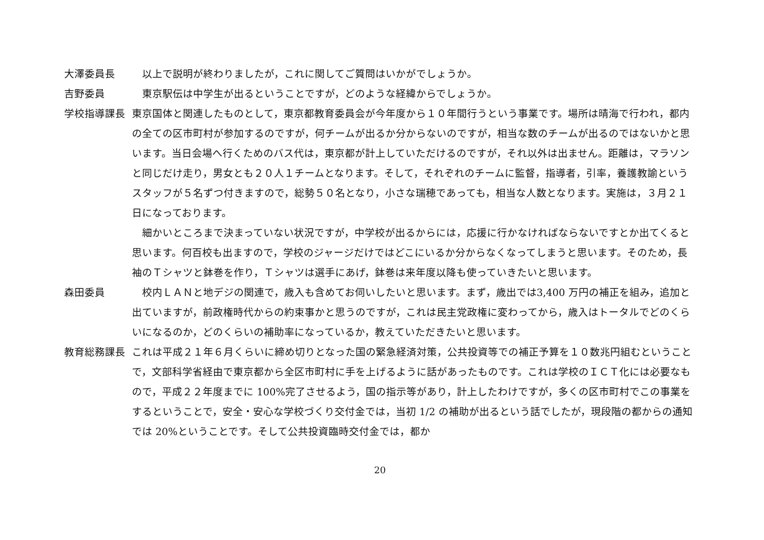大澤委員長 以上で説明が終わりましたが，これに関してご質問はいかがでしょうか。
吉野委員 東京駅伝は中学生が出るということですが，どのような経緯からでしょうか。
学校指導課長 東京国体と関連したものとして，東京都教育委員会が今年度から１０年間行うという事業です。場所は晴海で行われ，都内の全ての区市町村が参加するのですが，何チームが出るか分からないのですが，相当な数のチームが出るのではないかと思います。当日会場へ行くためのバス代は，東京都が計上していただけるのですが，それ以外は出ません。距離は，マラソンと同じだけ走り，男女とも２０人１チームとなります。そして，それぞれのチームに監督，指導者，引率，養護教諭というスタッフが５名ずつ付きますので，総勢５０名となり，小さな瑞穂であっても，相当な人数となります。実施は，３月２１日になっております。
細かいところまで決まっていない状況ですが，中学校が出るからには，応援に行かなければならないですとか出てくると思います。何百校も出ますので，学校のジャージだけではどこにいるか分からなくなってしまうと思います。そのため，長袖のＴシャツと鉢巻を作り，Ｔシャツは選手にあげ，鉢巻は来年度以降も使っていきたいと思います。
森田委員 校内ＬＡＮと地デジの関連で，歳入も含めてお伺いしたいと思います。まず，歳出では3,400 万円の補正を組み，追加と出ていますが，前政権時代からの約束事かと思うのですが，これは民主党政権に変わってから，歳入はトータルでどのくらいになるのか，どのくらいの補助率になっているか，教えていただきたいと思います。
教育総務課長 これは平成２１年６月くらいに締め切りとなった国の緊急経済対策，公共投資等での補正予算を１０数兆円組むということで，文部科学省経由で東京都から全区市町村に手を上げるように話があったものです。これは学校のＩＣＴ化には必要なもので，平成２２年度までに 100%完了させるよう，国の指示等があり，計上したわけですが，多くの区市町村でこの事業をするということで，安全・安心な学校づくり交付金では，当初 1/2 の補助が出るという話でしたが，現段階の都からの通知では 20%ということです。そして公共投資臨時交付金では，都か
20